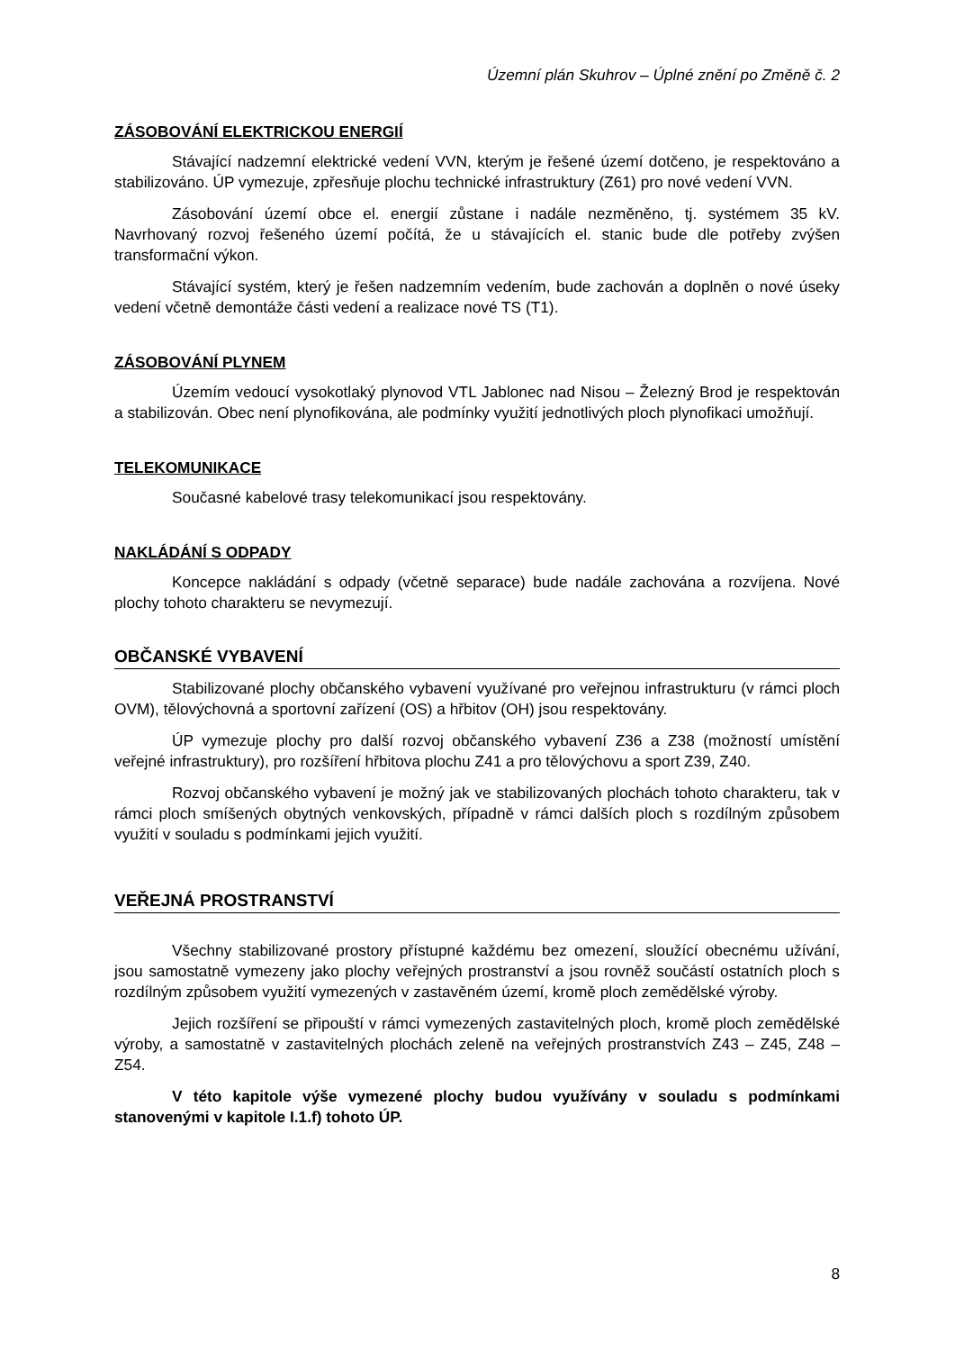Územní plán Skuhrov – Úplné znění po Změně č. 2
ZÁSOBOVÁNÍ ELEKTRICKOU ENERGIÍ
Stávající nadzemní elektrické vedení VVN, kterým je řešené území dotčeno, je respektováno a stabilizováno. ÚP vymezuje, zpřesňuje plochu technické infrastruktury (Z61) pro nové vedení VVN.
Zásobování území obce el. energií zůstane i nadále nezměněno, tj. systémem 35 kV. Navrhovaný rozvoj řešeného území počítá, že u stávajících el. stanic bude dle potřeby zvýšen transformační výkon.
Stávající systém, který je řešen nadzemním vedením, bude zachován a doplněn o nové úseky vedení včetně demontáže části vedení a realizace nové TS (T1).
ZÁSOBOVÁNÍ PLYNEM
Územím vedoucí vysokotlaký plynovod VTL Jablonec nad Nisou – Železný Brod je respektován a stabilizován. Obec není plynofikována, ale podmínky využití jednotlivých ploch plynofikaci umožňují.
TELEKOMUNIKACE
Současné kabelové trasy telekomunikací jsou respektovány.
NAKLÁDÁNÍ S ODPADY
Koncepce nakládání s odpady (včetně separace) bude nadále zachována a rozvíjena. Nové plochy tohoto charakteru se nevymezují.
OBČANSKÉ VYBAVENÍ
Stabilizované plochy občanského vybavení využívané pro veřejnou infrastrukturu (v rámci ploch OVM), tělovýchovná a sportovní zařízení (OS) a hřbitov (OH) jsou respektovány.
ÚP vymezuje plochy pro další rozvoj občanského vybavení Z36 a Z38 (možností umístění veřejné infrastruktury), pro rozšíření hřbitova plochu Z41 a pro tělovýchovu a sport Z39, Z40.
Rozvoj občanského vybavení je možný jak ve stabilizovaných plochách tohoto charakteru, tak v rámci ploch smíšených obytných venkovských, případně v rámci dalších ploch s rozdílným způsobem využití v souladu s podmínkami jejich využití.
VEŘEJNÁ PROSTRANSTVÍ
Všechny stabilizované prostory přístupné každému bez omezení, sloužící obecnému užívání, jsou samostatně vymezeny jako plochy veřejných prostranství a jsou rovněž součástí ostatních ploch s rozdílným způsobem využití vymezených v zastavěném území, kromě ploch zemědělské výroby.
Jejich rozšíření se připouští v rámci vymezených zastavitelných ploch, kromě ploch zemědělské výroby, a samostatně v zastavitelných plochách zeleně na veřejných prostranstvích Z43 – Z45, Z48 – Z54.
V této kapitole výše vymezené plochy budou využívány v souladu s podmínkami stanovenými v kapitole I.1.f) tohoto ÚP.
8